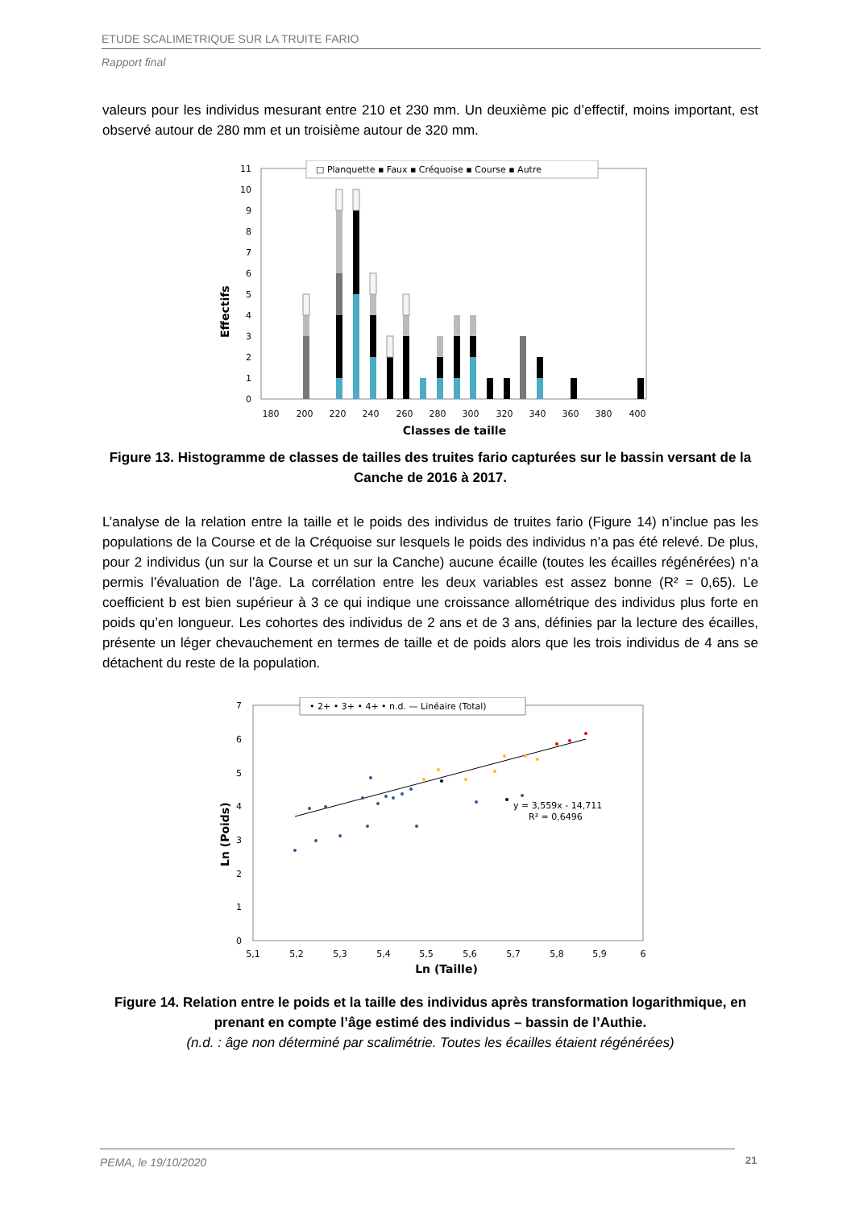ETUDE SCALIMETRIQUE SUR LA TRUITE FARIO
Rapport final
valeurs pour les individus mesurant entre 210 et 230 mm. Un deuxième pic d’effectif, moins important, est observé autour de 280 mm et un troisième autour de 320 mm.
Effectifs
0
1
2
3
4
5
6
7
8
9
10
11
180
200
220
240
260
280
300
320
340
360
380
400
Classes de taille
□ Planquette ▪ Faux ▪ Créquoise ▪ Course ▪ Autre
Figure 13. Histogramme de classes de tailles des truites fario capturées sur le bassin versant de la Canche de 2016 à 2017.
L’analyse de la relation entre la taille et le poids des individus de truites fario (Figure 14) n’inclue pas les populations de la Course et de la Créquoise sur lesquels le poids des individus n’a pas été relevé. De plus, pour 2 individus (un sur la Course et un sur la Canche) aucune écaille (toutes les écailles régénérées) n’a permis l’évaluation de l’âge. La corrélation entre les deux variables est assez bonne (R² = 0,65). Le coefficient b est bien supérieur à 3 ce qui indique une croissance allométrique des individus plus forte en poids qu’en longueur. Les cohortes des individus de 2 ans et de 3 ans, définies par la lecture des écailles, présente un léger chevauchement en termes de taille et de poids alors que les trois individus de 4 ans se détachent du reste de la population.
Ln (Poids)
0
1
2
3
4
5
6
7
y = 3,559x - 14,711
R² = 0,6496
5,1
5,2
5,3
5,4
5,5
5,6
5,7
5,8
5,9
6
Ln (Taille)
• 2+ • 3+ • 4+ • n.d. — Linéaire (Total)
Figure 14. Relation entre le poids et la taille des individus après transformation logarithmique, en prenant en compte l’âge estimé des individus – bassin de l’Authie.
(n.d. : âge non déterminé par scalimétrie. Toutes les écailles étaient régénérées)
PEMA, le 19/10/2020 21